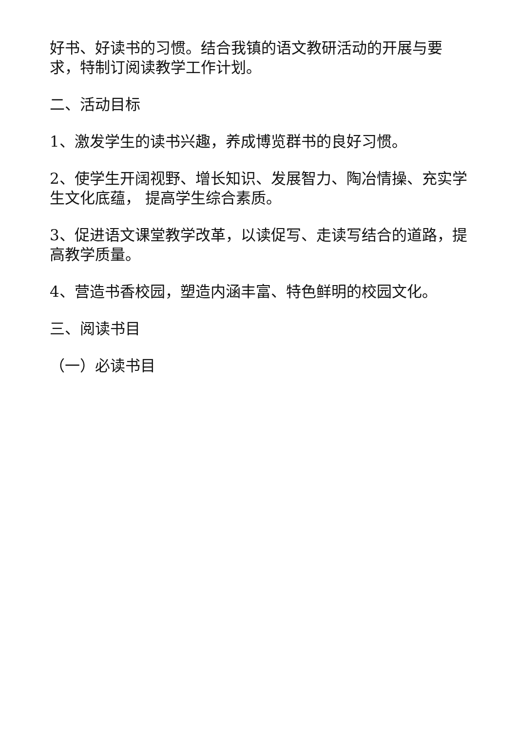好书、好读书的习惯。结合我镇的语文教研活动的开展与要求，特制订阅读教学工作计划。
二、活动目标
1、激发学生的读书兴趣，养成博览群书的良好习惯。
2、使学生开阔视野、增长知识、发展智力、陶冶情操、充实学生文化底蕴， 提高学生综合素质。
3、促进语文课堂教学改革，以读促写、走读写结合的道路，提高教学质量。
4、营造书香校园，塑造内涵丰富、特色鲜明的校园文化。
三、阅读书目
（一）必读书目